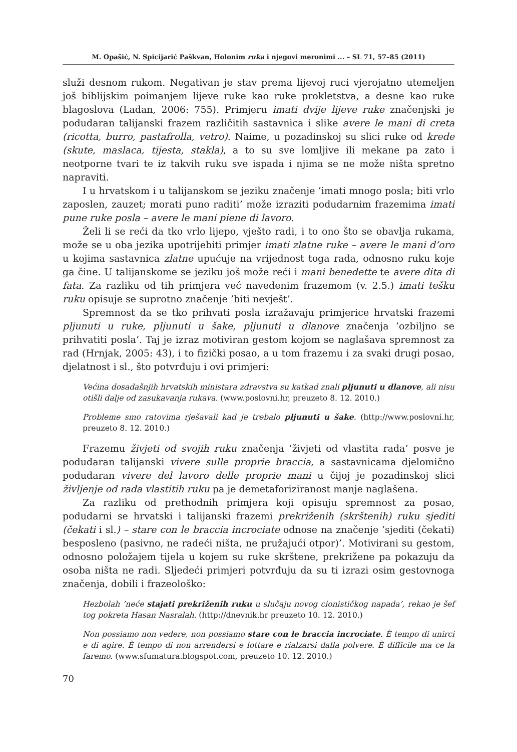M. Opašić, N. Spicijarić Paškvan, Holonim ruka i njegovi meronimi ... – SL 71, 57–85 (2011)
služi desnom rukom. Negativan je stav prema lijevoj ruci vjerojatno utemeljen još biblijskim poimanjem lijeve ruke kao ruke prokletstva, a desne kao ruke blagoslova (Ladan, 2006: 755). Primjeru imati dvije lijeve ruke značenjski je podudaran talijanski frazem različitih sastavnica i slike avere le mani di creta (ricotta, burro, pastafrolla, vetro). Naime, u pozadinskoj su slici ruke od krede (skute, maslaca, tijesta, stakla), a to su sve lomljive ili mekane pa zato i neotporne tvari te iz takvih ruku sve ispada i njima se ne može ništa spretno napraviti.
I u hrvatskom i u talijanskom se jeziku značenje ’imati mnogo posla; biti vrlo zaposlen, zauzet; morati puno raditi’ može izraziti podudarnim frazemima imati pune ruke posla – avere le mani piene di lavoro.
Želi li se reći da tko vrlo lijepo, vješto radi, i to ono što se obavlja rukama, može se u oba jezika upotrijebiti primjer imati zlatne ruke – avere le mani d’oro u kojima sastavnica zlatne upućuje na vrijednost toga rada, odnosno ruku koje ga čine. U talijanskome se jeziku još može reći i mani benedette te avere dita di fata. Za razliku od tih primjera već navedenim frazemom (v. 2.5.) imati tešku ruku opisuje se suprotno značenje ’biti nevješt’.
Spremnost da se tko prihvati posla izražavaju primjerice hrvatski frazemi pljunuti u ruke, pljunuti u šake, pljunuti u dlanove značenja ’ozbiljno se prihvatiti posla’. Taj je izraz motiviran gestom kojom se naglašava spremnost za rad (Hrnjak, 2005: 43), i to fizički posao, a u tom frazemu i za svaki drugi posao, djelatnost i sl., što potvrđuju i ovi primjeri:
Većina dosadašnjih hrvatskih ministara zdravstva su katkad znali pljunuti u dlanove, ali nisu otišli dalje od zasukavanja rukava. (www.poslovni.hr, preuzeto 8. 12. 2010.)
Probleme smo ratovima rješavali kad je trebalo pljunuti u šake. (http://www.poslovni.hr, preuzeto 8. 12. 2010.)
Frazemu živjeti od svojih ruku značenja ’živjeti od vlastita rada’ posve je podudaran talijanski vivere sulle proprie braccia, a sastavnicama djelomično podudaran vivere del lavoro delle proprie mani u čijoj je pozadinskoj slici življenje od rada vlastitih ruku pa je demetaforiziranost manje naglašena.
Za razliku od prethodnih primjera koji opisuju spremnost za posao, podudarni se hrvatski i talijanski frazemi prekriženih (skrštenih) ruku sjediti (čekati i sl.) – stare con le braccia incrociate odnose na značenje ’sjediti (čekati) besposleno (pasivno, ne radeći ništa, ne pružajući otpor)’. Motivirani su gestom, odnosno položajem tijela u kojem su ruke skrštene, prekrižene pa pokazuju da osoba ništa ne radi. Sljedeći primjeri potvrđuju da su ti izrazi osim gestovnoga značenja, dobili i frazeološko:
Hezbolah ’neće stajati prekriženih ruku u slučaju novog cionističkog napada’, rekao je šef tog pokreta Hasan Nasralah. (http://dnevnik.hr preuzeto 10. 12. 2010.)
Non possiamo non vedere, non possiamo stare con le braccia incrociate. È tempo di unirci e di agire. È tempo di non arrendersi e lottare e rialzarsi dalla polvere. È difficile ma ce la faremo. (www.sfumatura.blogspot.com, preuzeto 10. 12. 2010.)
70